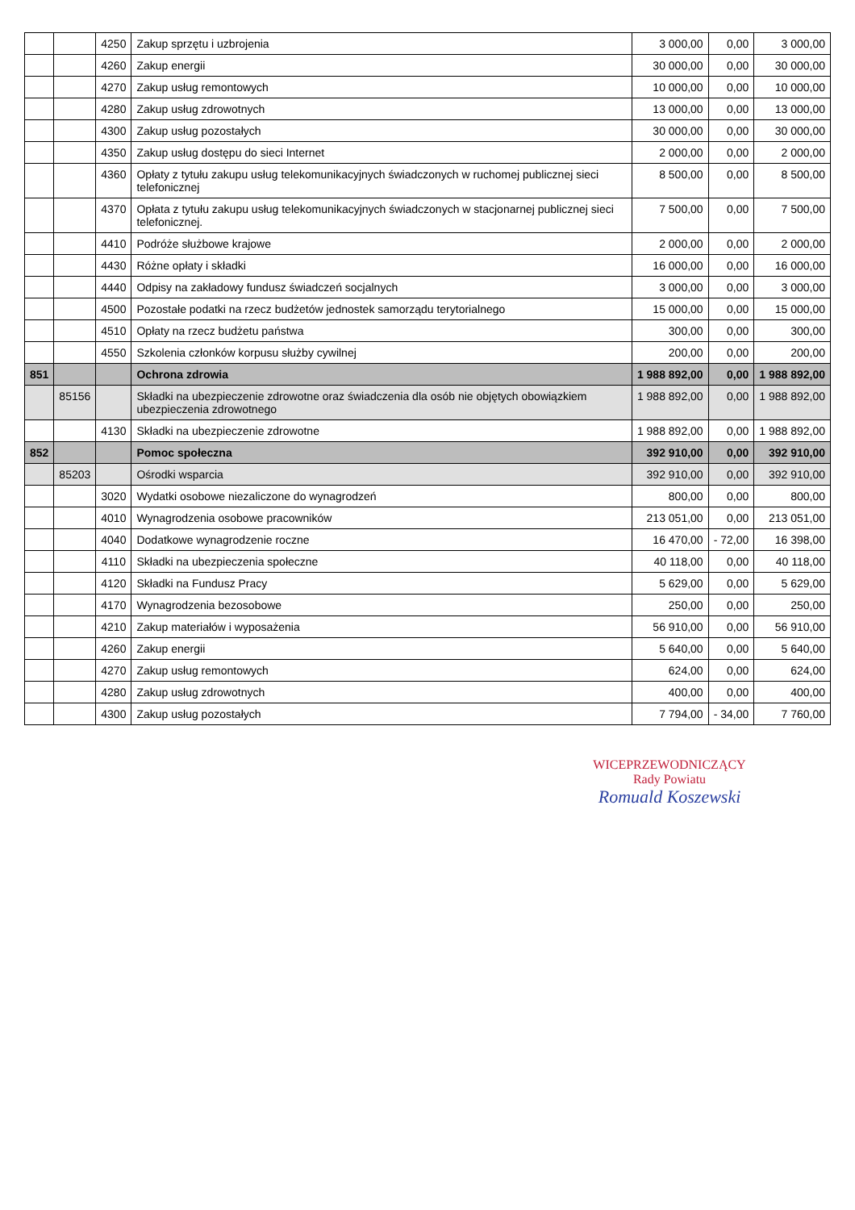| | | 4250 | Zakup sprzętu i uzbrojenia | 3 000,00 | 0,00 | 3 000,00 |
| | | 4260 | Zakup energii | 30 000,00 | 0,00 | 30 000,00 |
| | | 4270 | Zakup usług remontowych | 10 000,00 | 0,00 | 10 000,00 |
| | | 4280 | Zakup usług zdrowotnych | 13 000,00 | 0,00 | 13 000,00 |
| | | 4300 | Zakup usług pozostałych | 30 000,00 | 0,00 | 30 000,00 |
| | | 4350 | Zakup usług dostępu do sieci Internet | 2 000,00 | 0,00 | 2 000,00 |
| | | 4360 | Opłaty z tytułu zakupu usług telekomunikacyjnych świadczonych w ruchomej publicznej sieci telefonicznej | 8 500,00 | 0,00 | 8 500,00 |
| | | 4370 | Opłata z tytułu zakupu usług telekomunikacyjnych świadczonych w stacjonarnej publicznej sieci telefonicznej. | 7 500,00 | 0,00 | 7 500,00 |
| | | 4410 | Podróże służbowe krajowe | 2 000,00 | 0,00 | 2 000,00 |
| | | 4430 | Różne opłaty i składki | 16 000,00 | 0,00 | 16 000,00 |
| | | 4440 | Odpisy na zakładowy fundusz świadczeń socjalnych | 3 000,00 | 0,00 | 3 000,00 |
| | | 4500 | Pozostałe podatki na rzecz budżetów jednostek samorządu terytorialnego | 15 000,00 | 0,00 | 15 000,00 |
| | | 4510 | Opłaty na rzecz budżetu państwa | 300,00 | 0,00 | 300,00 |
| | | 4550 | Szkolenia członków korpusu służby cywilnej | 200,00 | 0,00 | 200,00 |
| 851 | | | Ochrona zdrowia | 1 988 892,00 | 0,00 | 1 988 892,00 |
| | 85156 | | Składki na ubezpieczenie zdrowotne oraz świadczenia dla osób nie objętych obowiązkiem ubezpieczenia zdrowotnego | 1 988 892,00 | 0,00 | 1 988 892,00 |
| | | 4130 | Składki na ubezpieczenie zdrowotne | 1 988 892,00 | 0,00 | 1 988 892,00 |
| 852 | | | Pomoc społeczna | 392 910,00 | 0,00 | 392 910,00 |
| | 85203 | | Ośrodki wsparcia | 392 910,00 | 0,00 | 392 910,00 |
| | | 3020 | Wydatki osobowe niezaliczone do wynagrodzeń | 800,00 | 0,00 | 800,00 |
| | | 4010 | Wynagrodzenia osobowe pracowników | 213 051,00 | 0,00 | 213 051,00 |
| | | 4040 | Dodatkowe wynagrodzenie roczne | 16 470,00 | - 72,00 | 16 398,00 |
| | | 4110 | Składki na ubezpieczenia społeczne | 40 118,00 | 0,00 | 40 118,00 |
| | | 4120 | Składki na Fundusz Pracy | 5 629,00 | 0,00 | 5 629,00 |
| | | 4170 | Wynagrodzenia bezosobowe | 250,00 | 0,00 | 250,00 |
| | | 4210 | Zakup materiałów i wyposażenia | 56 910,00 | 0,00 | 56 910,00 |
| | | 4260 | Zakup energii | 5 640,00 | 0,00 | 5 640,00 |
| | | 4270 | Zakup usług remontowych | 624,00 | 0,00 | 624,00 |
| | | 4280 | Zakup usług zdrowotnych | 400,00 | 0,00 | 400,00 |
| | | 4300 | Zakup usług pozostałych | 7 794,00 | - 34,00 | 7 760,00 |
WICEPRZEWODNICZĄCY
Rady Powiatu
Romuald Koszewski